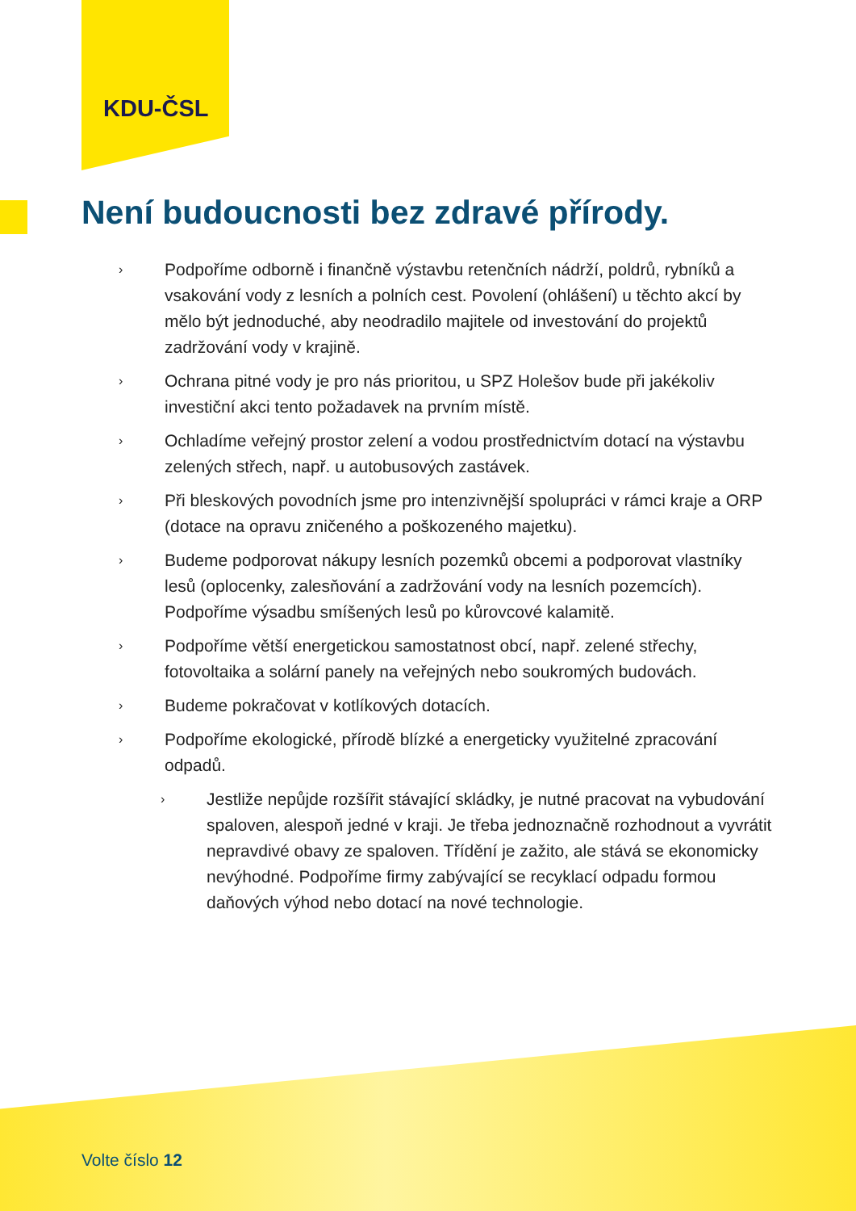KDU-ČSL
Není budoucnosti bez zdravé přírody.
› Podpoříme odborně i finančně výstavbu retenčních nádrží, poldrů, rybníků a vsakování vody z lesních a polních cest. Povolení (ohlášení) u těchto akcí by mělo být jednoduché, aby neodradilo majitele od investování do projektů zadržování vody v krajině.
› Ochrana pitné vody je pro nás prioritou, u SPZ Holešov bude při jakékoliv investiční akci tento požadavek na prvním místě.
› Ochladíme veřejný prostor zelení a vodou prostřednictvím dotací na výstavbu zelených střech, např. u autobusových zastávek.
› Při bleskových povodních jsme pro intenzivnější spolupráci v rámci kraje a ORP (dotace na opravu zničeného a poškozeného majetku).
› Budeme podporovat nákupy lesních pozemků obcemi a podporovat vlastníky lesů (oplocenky, zalesňování a zadržování vody na lesních pozemcích). Podpoříme výsadbu smíšených lesů po kůrovcové kalamitě.
› Podpoříme větší energetickou samostatnost obcí, např. zelené střechy, fotovoltaika a solární panely na veřejných nebo soukromých budovách.
› Budeme pokračovat v kotlíkových dotacích.
› Podpoříme ekologické, přírodě blízké a energeticky využitelné zpracování odpadů.
› Jestliže nepůjde rozšířit stávající skládky, je nutné pracovat na vybudování spaloven, alespoň jedné v kraji. Je třeba jednoznačně rozhodnout a vyvrátit nepravdivé obavy ze spaloven. Třídění je zažito, ale stává se ekonomicky nevýhodné. Podpoříme firmy zabývající se recyklací odpadu formou daňových výhod nebo dotací na nové technologie.
Volte číslo 12